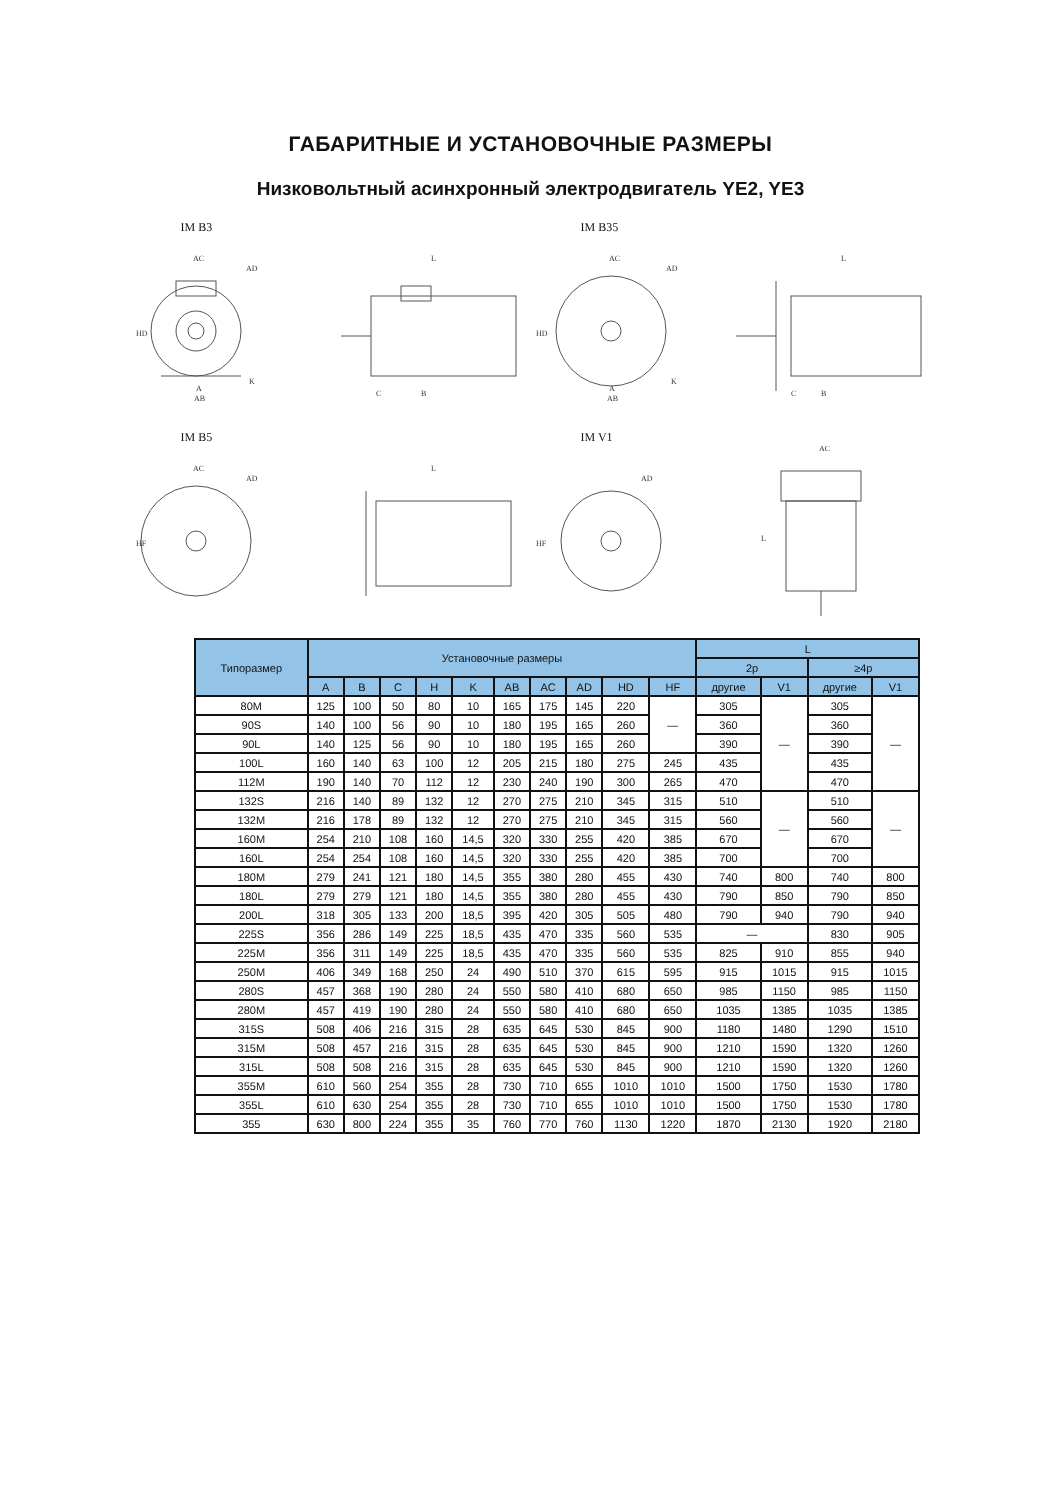ГАБАРИТНЫЕ И УСТАНОВОЧНЫЕ РАЗМЕРЫ
Низковольтный асинхронный электродвигатель YE2, YE3
IM B3
AC
AD
HD
A
AB
K
L
C
B
IM B35
AC
AD
HD
A
AB
K
L
C
B
IM B5
AC
AD
HF
L
IM V1
AD
HF
AC
L
| Типоразмер | Установочные размеры | | | | | | | | | | L | | | |
| --- | --- | --- | --- | --- | --- | --- | --- | --- | --- | --- | --- | --- | --- | --- |
| | | | | | | | | | | | 2p | | ≥4p | |
| | A | B | C | H | K | AB | AC | AD | HD | HF | другие | V1 | другие | V1 |
| 80M | 125 | 100 | 50 | 80 | 10 | 165 | 175 | 145 | 220 | — | 305 | — | 305 | — |
| 90S | 140 | 100 | 56 | 90 | 10 | 180 | 195 | 165 | 260 | | 360 | | 360 | |
| 90L | 140 | 125 | 56 | 90 | 10 | 180 | 195 | 165 | 260 | | 390 | | 390 | |
| 100L | 160 | 140 | 63 | 100 | 12 | 205 | 215 | 180 | 275 | 245 | 435 | | 435 | |
| 112M | 190 | 140 | 70 | 112 | 12 | 230 | 240 | 190 | 300 | 265 | 470 | | 470 | |
| 132S | 216 | 140 | 89 | 132 | 12 | 270 | 275 | 210 | 345 | 315 | 510 | — | 510 | — |
| 132M | 216 | 178 | 89 | 132 | 12 | 270 | 275 | 210 | 345 | 315 | 560 | | 560 | |
| 160M | 254 | 210 | 108 | 160 | 14,5 | 320 | 330 | 255 | 420 | 385 | 670 | | 670 | |
| 160L | 254 | 254 | 108 | 160 | 14,5 | 320 | 330 | 255 | 420 | 385 | 700 | | 700 | |
| 180M | 279 | 241 | 121 | 180 | 14,5 | 355 | 380 | 280 | 455 | 430 | 740 | 800 | 740 | 800 |
| 180L | 279 | 279 | 121 | 180 | 14,5 | 355 | 380 | 280 | 455 | 430 | 790 | 850 | 790 | 850 |
| 200L | 318 | 305 | 133 | 200 | 18,5 | 395 | 420 | 305 | 505 | 480 | 790 | 940 | 790 | 940 |
| 225S | 356 | 286 | 149 | 225 | 18,5 | 435 | 470 | 335 | 560 | 535 | — | | 830 | 905 |
| 225M | 356 | 311 | 149 | 225 | 18,5 | 435 | 470 | 335 | 560 | 535 | 825 | 910 | 855 | 940 |
| 250M | 406 | 349 | 168 | 250 | 24 | 490 | 510 | 370 | 615 | 595 | 915 | 1015 | 915 | 1015 |
| 280S | 457 | 368 | 190 | 280 | 24 | 550 | 580 | 410 | 680 | 650 | 985 | 1150 | 985 | 1150 |
| 280M | 457 | 419 | 190 | 280 | 24 | 550 | 580 | 410 | 680 | 650 | 1035 | 1385 | 1035 | 1385 |
| 315S | 508 | 406 | 216 | 315 | 28 | 635 | 645 | 530 | 845 | 900 | 1180 | 1480 | 1290 | 1510 |
| 315M | 508 | 457 | 216 | 315 | 28 | 635 | 645 | 530 | 845 | 900 | 1210 | 1590 | 1320 | 1260 |
| 315L | 508 | 508 | 216 | 315 | 28 | 635 | 645 | 530 | 845 | 900 | 1210 | 1590 | 1320 | 1260 |
| 355M | 610 | 560 | 254 | 355 | 28 | 730 | 710 | 655 | 1010 | 1010 | 1500 | 1750 | 1530 | 1780 |
| 355L | 610 | 630 | 254 | 355 | 28 | 730 | 710 | 655 | 1010 | 1010 | 1500 | 1750 | 1530 | 1780 |
| 355 | 630 | 800 | 224 | 355 | 35 | 760 | 770 | 760 | 1130 | 1220 | 1870 | 2130 | 1920 | 2180 |